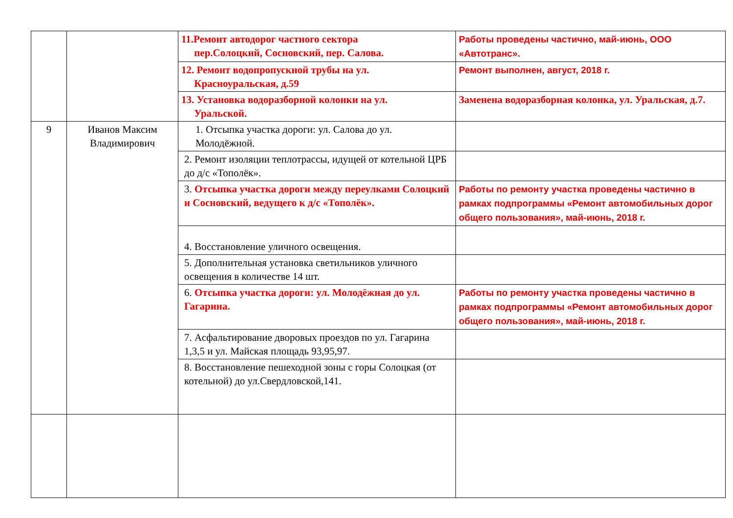| | | 11.Ремонт автодорог частного сектора пер.Солоцкий, Сосновский, пер. Салова. | Работы проведены частично, май-июнь, ООО «Автотранс». |
| | | 12. Ремонт водопропускной трубы на ул. Красноуральская, д.59 | Ремонт выполнен, август, 2018 г. |
| | | 13. Установка водоразборной колонки на ул. Уральской. | Заменена водоразборная колонка, ул. Уральская, д.7. |
| 9 | Иванов Максим Владимирович | 1. Отсыпка участка дороги: ул. Салова до ул. Молодёжной. | |
| | | 2. Ремонт изоляции теплотрассы, идущей от котельной ЦРБ до д/с «Тополёк». | |
| | | 3. Отсыпка участка дороги между переулками Солоцкий и Сосновский, ведущего к д/с «Тополёк». | Работы по ремонту участка проведены частично в рамках подпрограммы «Ремонт автомобильных дорог общего пользования», май-июнь, 2018 г. |
| | | 4. Восстановление уличного освещения. | |
| | | 5. Дополнительная установка светильников уличного освещения в количестве 14 шт. | |
| | | 6. Отсыпка участка дороги: ул. Молодёжная до ул. Гагарина. | Работы по ремонту участка проведены частично в рамках подпрограммы «Ремонт автомобильных дорог общего пользования», май-июнь, 2018 г. |
| | | 7. Асфальтирование дворовых проездов по ул. Гагарина 1,3,5 и ул. Майская площадь 93,95,97. | |
| | | 8. Восстановление пешеходной зоны с горы Солоцкая (от котельной) до ул.Свердловской,141. | |